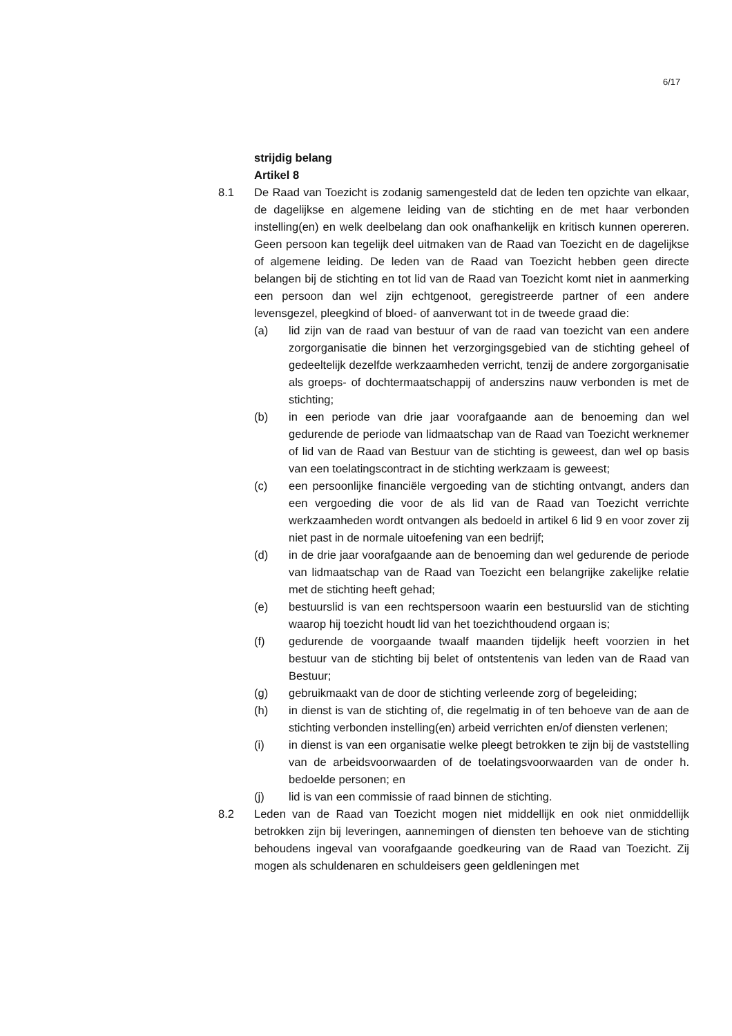6/17
strijdig belang
Artikel 8
8.1 De Raad van Toezicht is zodanig samengesteld dat de leden ten opzichte van elkaar, de dagelijkse en algemene leiding van de stichting en de met haar verbonden instelling(en) en welk deelbelang dan ook onafhankelijk en kritisch kunnen opereren. Geen persoon kan tegelijk deel uitmaken van de Raad van Toezicht en de dagelijkse of algemene leiding. De leden van de Raad van Toezicht hebben geen directe belangen bij de stichting en tot lid van de Raad van Toezicht komt niet in aanmerking een persoon dan wel zijn echtgenoot, geregistreerde partner of een andere levensgezel, pleegkind of bloed- of aanverwant tot in de tweede graad die:
(a) lid zijn van de raad van bestuur of van de raad van toezicht van een andere zorgorganisatie die binnen het verzorgingsgebied van de stichting geheel of gedeeltelijk dezelfde werkzaamheden verricht, tenzij de andere zorgorganisatie als groeps- of dochtermaatschappij of anderszins nauw verbonden is met de stichting;
(b) in een periode van drie jaar voorafgaande aan de benoeming dan wel gedurende de periode van lidmaatschap van de Raad van Toezicht werknemer of lid van de Raad van Bestuur van de stichting is geweest, dan wel op basis van een toelatingscontract in de stichting werkzaam is geweest;
(c) een persoonlijke financiële vergoeding van de stichting ontvangt, anders dan een vergoeding die voor de als lid van de Raad van Toezicht verrichte werkzaamheden wordt ontvangen als bedoeld in artikel 6 lid 9 en voor zover zij niet past in de normale uitoefening van een bedrijf;
(d) in de drie jaar voorafgaande aan de benoeming dan wel gedurende de periode van lidmaatschap van de Raad van Toezicht een belangrijke zakelijke relatie met de stichting heeft gehad;
(e) bestuurslid is van een rechtspersoon waarin een bestuurslid van de stichting waarop hij toezicht houdt lid van het toezichthoudend orgaan is;
(f) gedurende de voorgaande twaalf maanden tijdelijk heeft voorzien in het bestuur van de stichting bij belet of ontstentenis van leden van de Raad van Bestuur;
(g) gebruikmaakt van de door de stichting verleende zorg of begeleiding;
(h) in dienst is van de stichting of, die regelmatig in of ten behoeve van de aan de stichting verbonden instelling(en) arbeid verrichten en/of diensten verlenen;
(i) in dienst is van een organisatie welke pleegt betrokken te zijn bij de vaststelling van de arbeidsvoorwaarden of de toelatingsvoorwaarden van de onder h. bedoelde personen; en
(j) lid is van een commissie of raad binnen de stichting.
8.2 Leden van de Raad van Toezicht mogen niet middellijk en ook niet onmiddellijk betrokken zijn bij leveringen, aannemingen of diensten ten behoeve van de stichting behoudens ingeval van voorafgaande goedkeuring van de Raad van Toezicht. Zij mogen als schuldenaren en schuldeisers geen geldleningen met